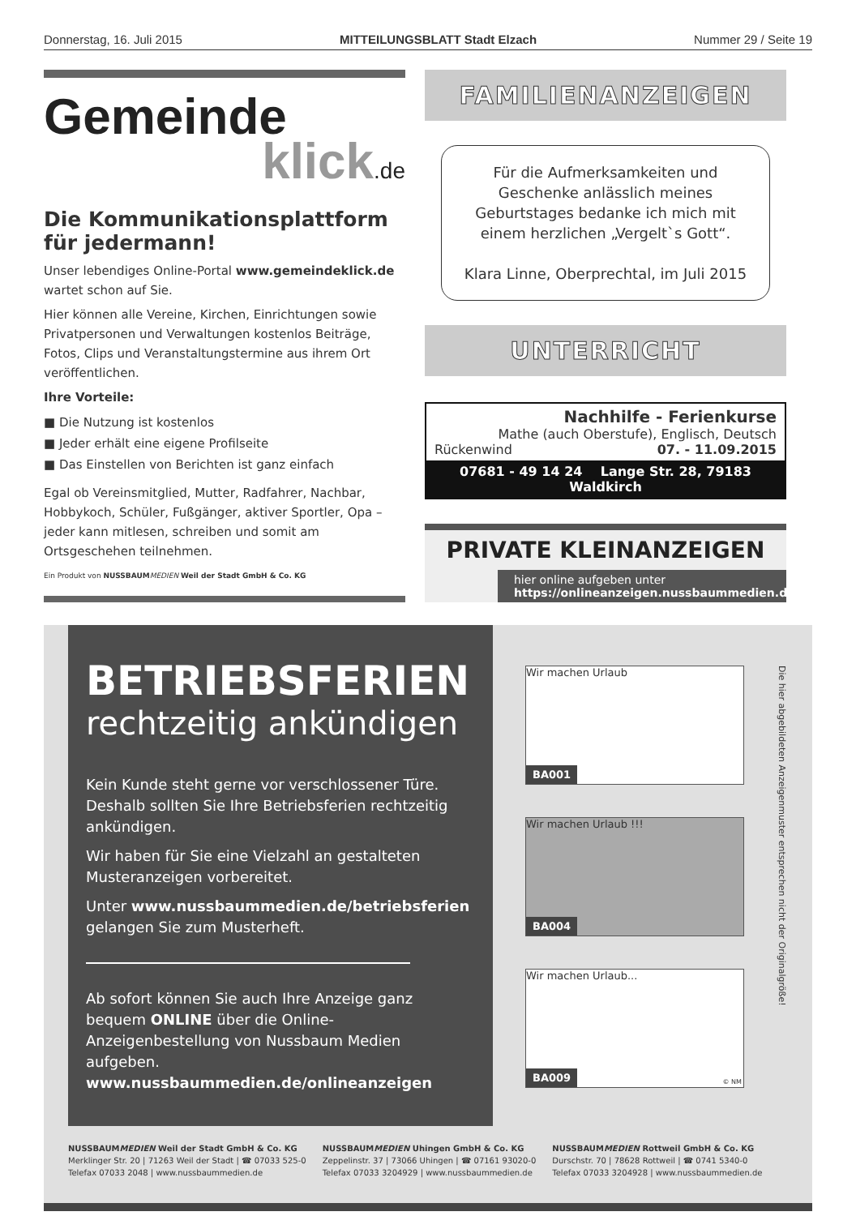Donnerstag, 16. Juli 2015 MITTEILUNGSBLATT Stadt Elzach Nummer 29 / Seite 19
Gemeinde
klick.de
Die Kommunikationsplattform für jedermann!
Unser lebendiges Online-Portal www.gemeindeklick.de wartet schon auf Sie.
Hier können alle Vereine, Kirchen, Einrichtungen sowie Privatpersonen und Verwaltungen kostenlos Beiträge, Fotos, Clips und Veranstaltungstermine aus ihrem Ort veröffentlichen.
Ihre Vorteile:
■ Die Nutzung ist kostenlos
■ Jeder erhält eine eigene Profilseite
■ Das Einstellen von Berichten ist ganz einfach
Egal ob Vereinsmitglied, Mutter, Radfahrer, Nachbar, Hobbykoch, Schüler, Fußgänger, aktiver Sportler, Opa – jeder kann mitlesen, schreiben und somit am Ortsgeschehen teilnehmen.
Ein Produkt von NUSSBAUM MEDIEN Weil der Stadt GmbH & Co. KG
FAMILIENANZEIGEN
Für die Aufmerksamkeiten und Geschenke anlässlich meines Geburtstages bedanke ich mich mit einem herzlichen „Vergelt`s Gott“.
Klara Linne, Oberprechtal, im Juli 2015
UNTERRICHT
Nachhilfe - Ferienkurse
Mathe (auch Oberstufe), Englisch, Deutsch
Rückenwind 07. - 11.09.2015
07681 - 49 14 24 Lange Str. 28, 79183 Waldkirch
PRIVATE KLEINANZEIGEN
hier online aufgeben unter
https://onlineanzeigen.nussbaummedien.de
BETRIEBSFERIEN
rechtzeitig ankündigen
Kein Kunde steht gerne vor verschlossener Türe. Deshalb sollten Sie Ihre Betriebsferien rechtzeitig ankündigen.
Wir haben für Sie eine Vielzahl an gestalteten Musteranzeigen vorbereitet.
Unter www.nussbaummedien.de/betriebsferien gelangen Sie zum Musterheft.
Ab sofort können Sie auch Ihre Anzeige ganz bequem ONLINE über die Online-Anzeigenbestellung von Nussbaum Medien aufgeben.
www.nussbaummedien.de/onlineanzeigen
Wir machen Urlaub
BA001
Wir machen Urlaub !!!
BA004
Wir machen Urlaub...
BA009 © NM
Die hier abgebildeten Anzeigenmuster entsprechen nicht der Originalgröße!
NUSSBAUMMEDIEN Weil der Stadt GmbH & Co. KG
Merklinger Str. 20 | 71263 Weil der Stadt | ☎ 07033 525-0
Telefax 07033 2048 | www.nussbaummedien.de
NUSSBAUMMEDIEN Uhingen GmbH & Co. KG
Zeppelinstr. 37 | 73066 Uhingen | ☎ 07161 93020-0
Telefax 07033 3204929 | www.nussbaummedien.de
NUSSBAUMMEDIEN Rottweil GmbH & Co. KG
Durschstr. 70 | 78628 Rottweil | ☎ 0741 5340-0
Telefax 07033 3204928 | www.nussbaummedien.de